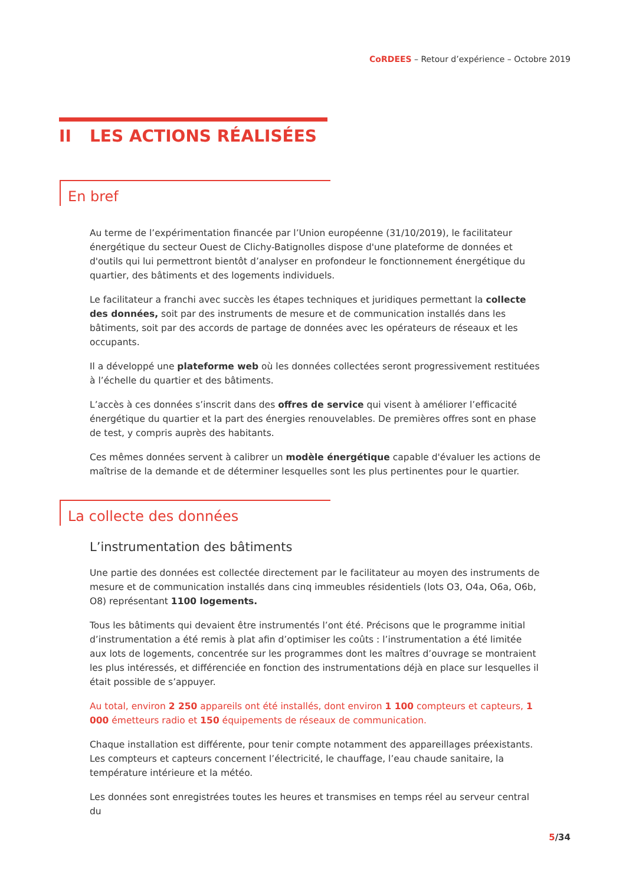CoRDEES – Retour d’expérience – Octobre 2019
II LES ACTIONS RÉALISÉES
En bref
Au terme de l’expérimentation financée par l’Union européenne (31/10/2019), le facilitateur énergétique du secteur Ouest de Clichy-Batignolles dispose d'une plateforme de données et d'outils qui lui permettront bientôt d’analyser en profondeur le fonctionnement énergétique du quartier, des bâtiments et des logements individuels.
Le facilitateur a franchi avec succès les étapes techniques et juridiques permettant la collecte des données, soit par des instruments de mesure et de communication installés dans les bâtiments, soit par des accords de partage de données avec les opérateurs de réseaux et les occupants.
Il a développé une plateforme web où les données collectées seront progressivement restituées à l’échelle du quartier et des bâtiments.
L’accès à ces données s’inscrit dans des offres de service qui visent à améliorer l’efficacité énergétique du quartier et la part des énergies renouvelables. De premières offres sont en phase de test, y compris auprès des habitants.
Ces mêmes données servent à calibrer un modèle énergétique capable d'évaluer les actions de maîtrise de la demande et de déterminer lesquelles sont les plus pertinentes pour le quartier.
La collecte des données
L’instrumentation des bâtiments
Une partie des données est collectée directement par le facilitateur au moyen des instruments de mesure et de communication installés dans cinq immeubles résidentiels (lots O3, O4a, O6a, O6b, O8) représentant 1100 logements.
Tous les bâtiments qui devaient être instrumentés l’ont été. Précisons que le programme initial d’instrumentation a été remis à plat afin d’optimiser les coûts : l’instrumentation a été limitée aux lots de logements, concentrée sur les programmes dont les maîtres d’ouvrage se montraient les plus intéressés, et différenciée en fonction des instrumentations déjà en place sur lesquelles il était possible de s’appuyer.
Au total, environ 2 250 appareils ont été installés, dont environ 1 100 compteurs et capteurs, 1 000 émetteurs radio et 150 équipements de réseaux de communication.
Chaque installation est différente, pour tenir compte notamment des appareillages préexistants. Les compteurs et capteurs concernent l’électricité, le chauffage, l’eau chaude sanitaire, la température intérieure et la météo.
Les données sont enregistrées toutes les heures et transmises en temps réel au serveur central du
5/34